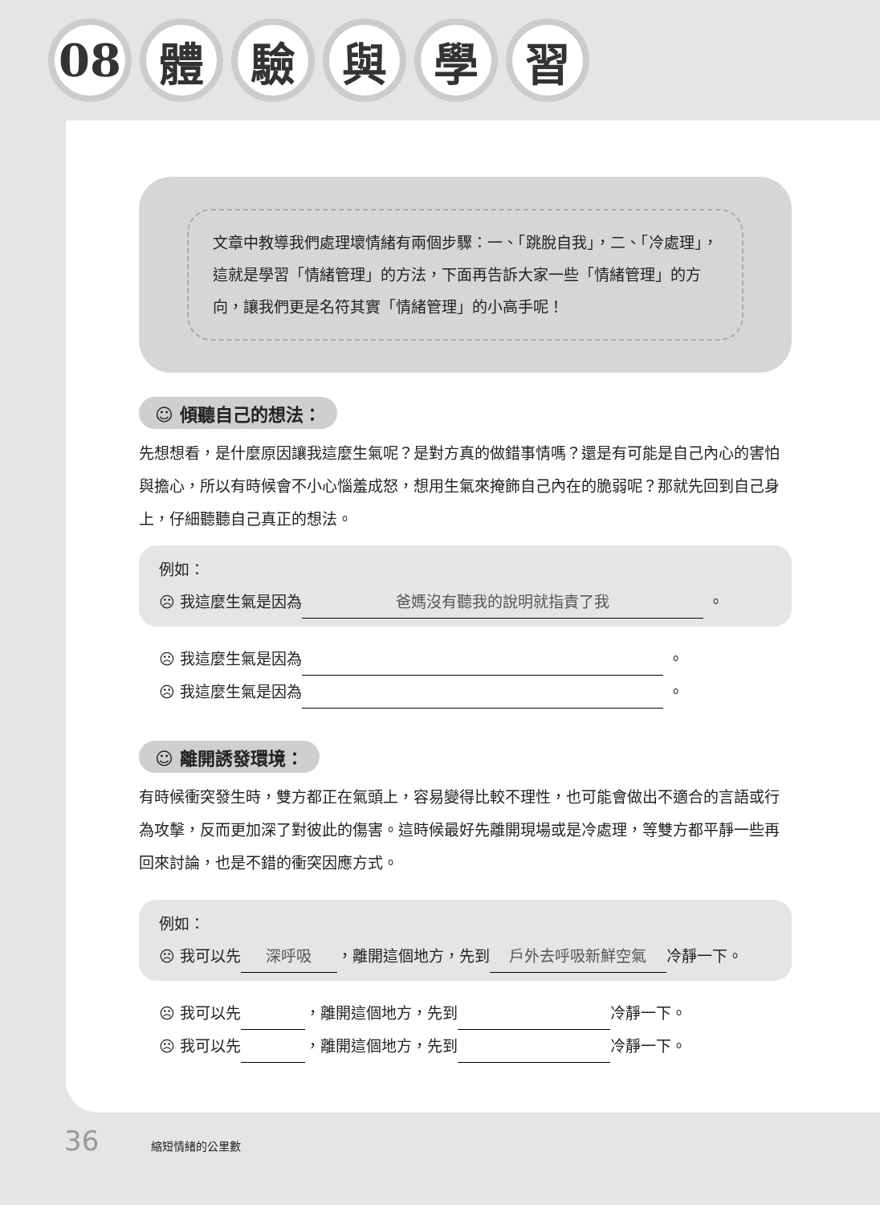08 體 驗 與 學 習
文章中教導我們處理壞情緒有兩個步驟：一、「跳脫自我」，二、「冷處理」，這就是學習「情緒管理」的方法，下面再告訴大家一些「情緒管理」的方向，讓我們更是名符其實「情緒管理」的小高手呢！
☺ 傾聽自己的想法：
先想想看，是什麼原因讓我這麼生氣呢？是對方真的做錯事情嗎？還是有可能是自己內心的害怕與擔心，所以有時候會不小心惱羞成怒，想用生氣來掩飾自己內在的脆弱呢？那就先回到自己身上，仔細聽聽自己真正的想法。
例如：
☹ 我這麼生氣是因為 爸媽沒有聽我的說明就指責了我 。
☹ 我這麼生氣是因為 。
☹ 我這麼生氣是因為 。
☺ 離開誘發環境：
有時候衝突發生時，雙方都正在氣頭上，容易變得比較不理性，也可能會做出不適合的言語或行為攻擊，反而更加深了對彼此的傷害。這時候最好先離開現場或是冷處理，等雙方都平靜一些再回來討論，也是不錯的衝突因應方式。
例如：
☹ 我可以先 深呼吸 ，離開這個地方，先到 戶外去呼吸新鮮空氣 冷靜一下。
☹ 我可以先 ，離開這個地方，先到 冷靜一下。
☹ 我可以先 ，離開這個地方，先到 冷靜一下。
36 縮短情緒的公里數